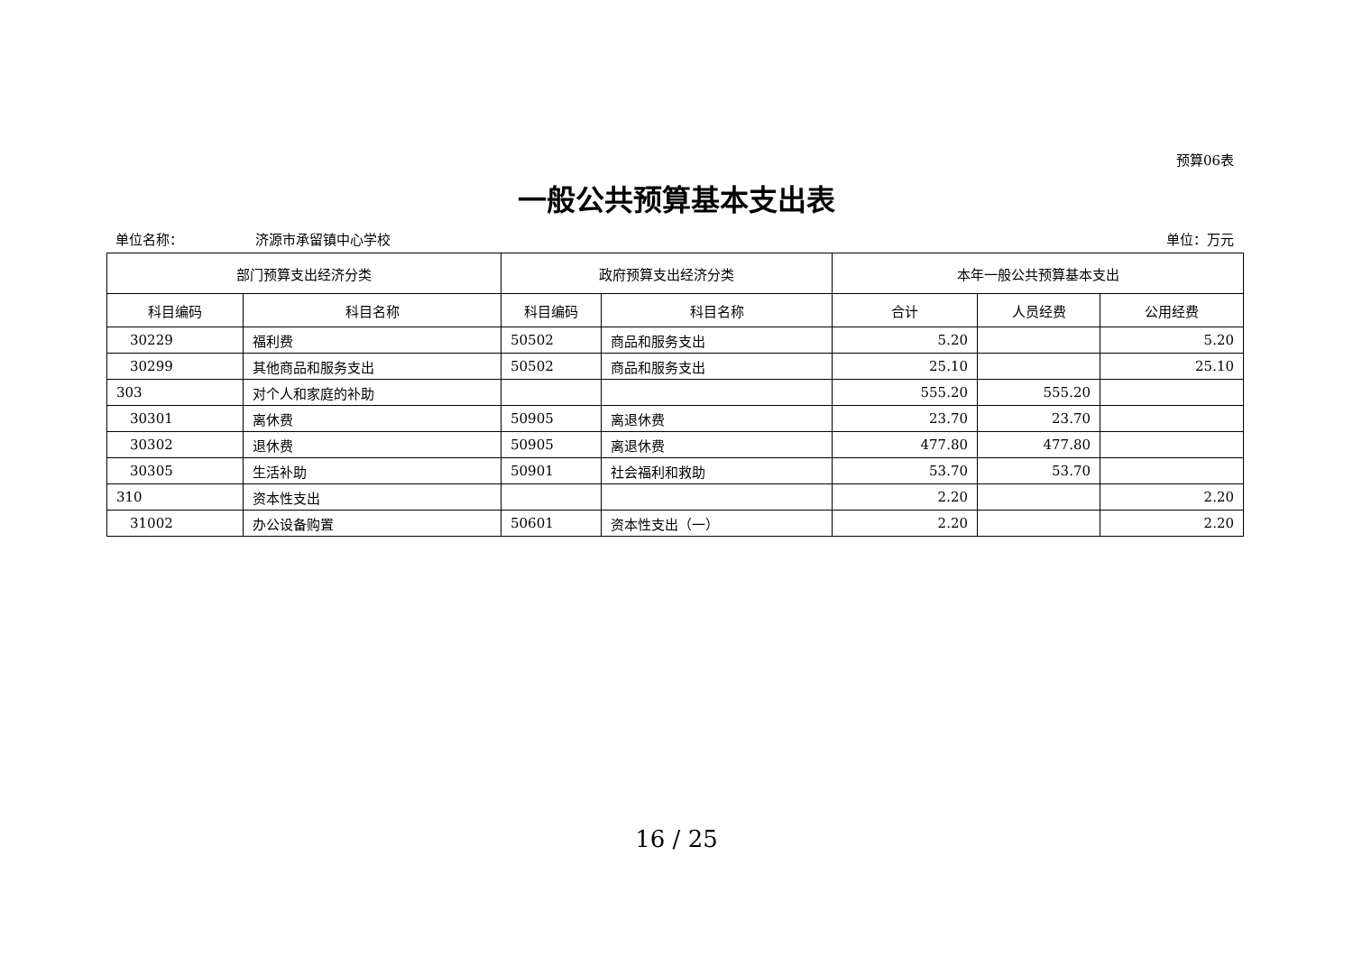预算06表
一般公共预算基本支出表
单位名称： 济源市承留镇中心学校 单位：万元
| 部门预算支出经济分类 | | 政府预算支出经济分类 | | 本年一般公共预算基本支出 | | |
| --- | --- | --- | --- | --- | --- | --- |
| 科目编码 | 科目名称 | 科目编码 | 科目名称 | 合计 | 人员经费 | 公用经费 |
| 30229 | 福利费 | 50502 | 商品和服务支出 | 5.20 | | 5.20 |
| 30299 | 其他商品和服务支出 | 50502 | 商品和服务支出 | 25.10 | | 25.10 |
| 303 | 对个人和家庭的补助 | | | 555.20 | 555.20 | |
| 30301 | 离休费 | 50905 | 离退休费 | 23.70 | 23.70 | |
| 30302 | 退休费 | 50905 | 离退休费 | 477.80 | 477.80 | |
| 30305 | 生活补助 | 50901 | 社会福利和救助 | 53.70 | 53.70 | |
| 310 | 资本性支出 | | | 2.20 | | 2.20 |
| 31002 | 办公设备购置 | 50601 | 资本性支出（一） | 2.20 | | 2.20 |
16 / 25